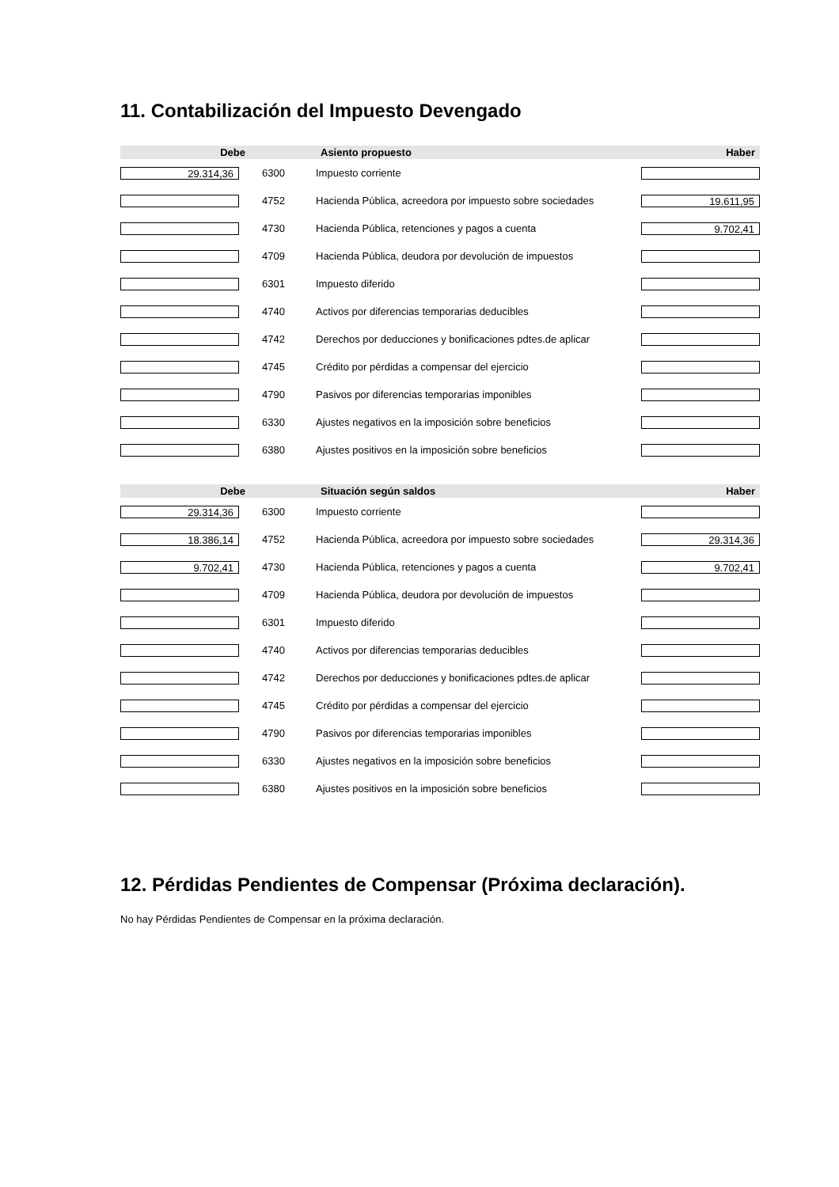11. Contabilización del Impuesto Devengado
| Debe | | Asiento propuesto | Haber |
| --- | --- | --- | --- |
| 29.314,36 | 6300 | Impuesto corriente | |
| | 4752 | Hacienda Pública, acreedora por impuesto sobre sociedades | 19.611,95 |
| | 4730 | Hacienda Pública, retenciones y pagos a cuenta | 9.702,41 |
| | 4709 | Hacienda Pública, deudora por devolución de impuestos | |
| | 6301 | Impuesto diferido | |
| | 4740 | Activos por diferencias temporarias deducibles | |
| | 4742 | Derechos por deducciones y bonificaciones pdtes.de aplicar | |
| | 4745 | Crédito por pérdidas a compensar del ejercicio | |
| | 4790 | Pasivos por diferencias temporarias imponibles | |
| | 6330 | Ajustes negativos en la imposición sobre beneficios | |
| | 6380 | Ajustes positivos en la imposición sobre beneficios | |
| Debe | | Situación según saldos | Haber |
| --- | --- | --- | --- |
| 29.314,36 | 6300 | Impuesto corriente | |
| 18.386,14 | 4752 | Hacienda Pública, acreedora por impuesto sobre sociedades | 29.314,36 |
| 9.702,41 | 4730 | Hacienda Pública, retenciones y pagos a cuenta | 9.702,41 |
| | 4709 | Hacienda Pública, deudora por devolución de impuestos | |
| | 6301 | Impuesto diferido | |
| | 4740 | Activos por diferencias temporarias deducibles | |
| | 4742 | Derechos por deducciones y bonificaciones pdtes.de aplicar | |
| | 4745 | Crédito por pérdidas a compensar del ejercicio | |
| | 4790 | Pasivos por diferencias temporarias imponibles | |
| | 6330 | Ajustes negativos en la imposición sobre beneficios | |
| | 6380 | Ajustes positivos en la imposición sobre beneficios | |
12. Pérdidas Pendientes de Compensar (Próxima declaración).
No hay Pérdidas Pendientes de Compensar en la próxima declaración.